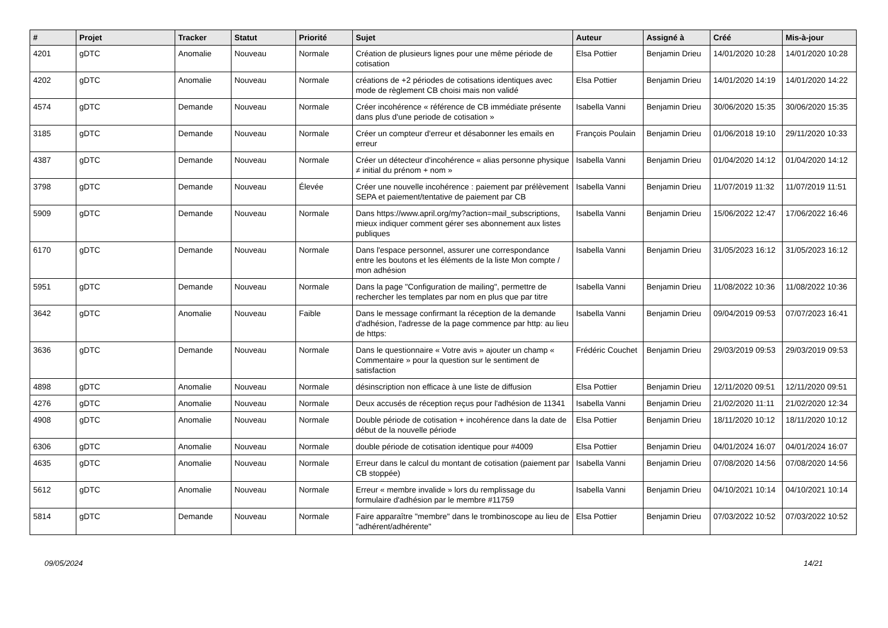| # | Projet | Tracker | Statut | Priorité | Sujet | Auteur | Assigné à | Créé | Mis-à-jour |
| --- | --- | --- | --- | --- | --- | --- | --- | --- | --- |
| 4201 | gDTC | Anomalie | Nouveau | Normale | Création de plusieurs lignes pour une même période de cotisation | Elsa Pottier | Benjamin Drieu | 14/01/2020 10:28 | 14/01/2020 10:28 |
| 4202 | gDTC | Anomalie | Nouveau | Normale | créations de +2 périodes de cotisations identiques avec mode de règlement CB choisi mais non validé | Elsa Pottier | Benjamin Drieu | 14/01/2020 14:19 | 14/01/2020 14:22 |
| 4574 | gDTC | Demande | Nouveau | Normale | Créer incohérence « référence de CB immédiate présente dans plus d'une periode de cotisation » | Isabella Vanni | Benjamin Drieu | 30/06/2020 15:35 | 30/06/2020 15:35 |
| 3185 | gDTC | Demande | Nouveau | Normale | Créer un compteur d'erreur et désabonner les emails en erreur | François Poulain | Benjamin Drieu | 01/06/2018 19:10 | 29/11/2020 10:33 |
| 4387 | gDTC | Demande | Nouveau | Normale | Créer un détecteur d'incohérence « alias personne physique ≠ initial du prénom + nom » | Isabella Vanni | Benjamin Drieu | 01/04/2020 14:12 | 01/04/2020 14:12 |
| 3798 | gDTC | Demande | Nouveau | Élevée | Créer une nouvelle incohérence : paiement par prélèvement SEPA et paiement/tentative de paiement par CB | Isabella Vanni | Benjamin Drieu | 11/07/2019 11:32 | 11/07/2019 11:51 |
| 5909 | gDTC | Demande | Nouveau | Normale | Dans https://www.april.org/my?action=mail_subscriptions, mieux indiquer comment gérer ses abonnement aux listes publiques | Isabella Vanni | Benjamin Drieu | 15/06/2022 12:47 | 17/06/2022 16:46 |
| 6170 | gDTC | Demande | Nouveau | Normale | Dans l'espace personnel, assurer une correspondance entre les boutons et les éléments de la liste Mon compte / mon adhésion | Isabella Vanni | Benjamin Drieu | 31/05/2023 16:12 | 31/05/2023 16:12 |
| 5951 | gDTC | Demande | Nouveau | Normale | Dans la page "Configuration de mailing", permettre de rechercher les templates par nom en plus que par titre | Isabella Vanni | Benjamin Drieu | 11/08/2022 10:36 | 11/08/2022 10:36 |
| 3642 | gDTC | Anomalie | Nouveau | Faible | Dans le message confirmant la réception de la demande d'adhésion, l'adresse de la page commence par http: au lieu de https: | Isabella Vanni | Benjamin Drieu | 09/04/2019 09:53 | 07/07/2023 16:41 |
| 3636 | gDTC | Demande | Nouveau | Normale | Dans le questionnaire « Votre avis » ajouter un champ « Commentaire » pour la question sur le sentiment de satisfaction | Frédéric Couchet | Benjamin Drieu | 29/03/2019 09:53 | 29/03/2019 09:53 |
| 4898 | gDTC | Anomalie | Nouveau | Normale | désinscription non efficace à une liste de diffusion | Elsa Pottier | Benjamin Drieu | 12/11/2020 09:51 | 12/11/2020 09:51 |
| 4276 | gDTC | Anomalie | Nouveau | Normale | Deux accusés de réception reçus pour l'adhésion de 11341 | Isabella Vanni | Benjamin Drieu | 21/02/2020 11:11 | 21/02/2020 12:34 |
| 4908 | gDTC | Anomalie | Nouveau | Normale | Double période de cotisation + incohérence dans la date de début de la nouvelle période | Elsa Pottier | Benjamin Drieu | 18/11/2020 10:12 | 18/11/2020 10:12 |
| 6306 | gDTC | Anomalie | Nouveau | Normale | double période de cotisation identique pour #4009 | Elsa Pottier | Benjamin Drieu | 04/01/2024 16:07 | 04/01/2024 16:07 |
| 4635 | gDTC | Anomalie | Nouveau | Normale | Erreur dans le calcul du montant de cotisation (paiement par CB stoppée) | Isabella Vanni | Benjamin Drieu | 07/08/2020 14:56 | 07/08/2020 14:56 |
| 5612 | gDTC | Anomalie | Nouveau | Normale | Erreur « membre invalide » lors du remplissage du formulaire d'adhésion par le membre #11759 | Isabella Vanni | Benjamin Drieu | 04/10/2021 10:14 | 04/10/2021 10:14 |
| 5814 | gDTC | Demande | Nouveau | Normale | Faire apparaître "membre" dans le trombinoscope au lieu de "adhérent/adhérente" | Elsa Pottier | Benjamin Drieu | 07/03/2022 10:52 | 07/03/2022 10:52 |
09/05/2024 14/21